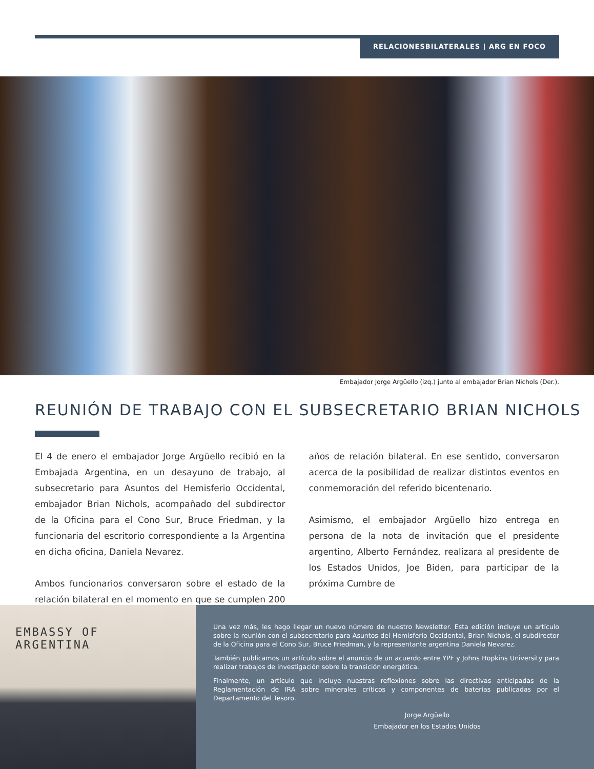RELACIONESBILATERALES | ARG EN FOCO
Embajador Jorge Argüello (izq.) junto al embajador Brian Nichols (Der.).
REUNIÓN DE TRABAJO CON EL SUBSECRETARIO BRIAN NICHOLS
El 4 de enero el embajador Jorge Argüello recibió en la Embajada Argentina, en un desayuno de trabajo, al subsecretario para Asuntos del Hemisferio Occidental, embajador Brian Nichols, acompañado del subdirector de la Oficina para el Cono Sur, Bruce Friedman, y la funcionaria del escritorio correspondiente a la Argentina en dicha oficina, Daniela Nevarez.
Ambos funcionarios conversaron sobre el estado de la relación bilateral en el momento en que se cumplen 200 años de relación bilateral. En ese sentido, conversaron acerca de la posibilidad de realizar distintos eventos en conmemoración del referido bicentenario.
Asimismo, el embajador Argüello hizo entrega en persona de la nota de invitación que el presidente argentino, Alberto Fernández, realizara al presidente de los Estados Unidos, Joe Biden, para participar de la próxima Cumbre de
EMBASSY OF ARGENTINA
Una vez más, les hago llegar un nuevo número de nuestro Newsletter. Esta edición incluye un artículo sobre la reunión con el subsecretario para Asuntos del Hemisferio Occidental, Brian Nichols, el subdirector de la Oficina para el Cono Sur, Bruce Friedman, y la representante argentina Daniela Nevarez.
También publicamos un artículo sobre el anuncio de un acuerdo entre YPF y Johns Hopkins University para realizar trabajos de investigación sobre la transición energética.
Finalmente, un artículo que incluye nuestras reflexiones sobre las directivas anticipadas de la Reglamentación de IRA sobre minerales críticos y componentes de baterías publicadas por el Departamento del Tesoro.
Jorge Argüello
Embajador en los Estados Unidos